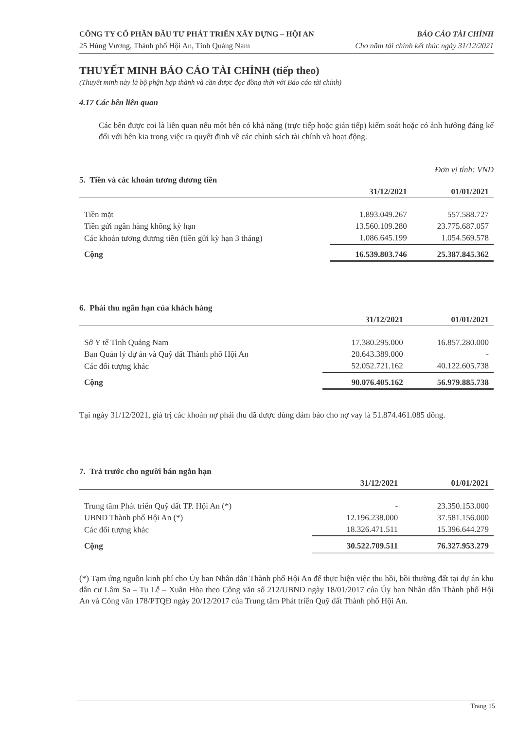CÔNG TY CỔ PHẦN ĐẦU TƯ PHÁT TRIỂN XÂY DỰNG – HỘI AN
25 Hùng Vương, Thành phố Hội An, Tỉnh Quảng Nam
BÁO CÁO TÀI CHÍNH
Cho năm tài chính kết thúc ngày 31/12/2021
THUYẾT MINH BÁO CÁO TÀI CHÍNH (tiếp theo)
(Thuyết minh này là bộ phận hợp thành và cần được đọc đồng thời với Báo cáo tài chính)
4.17 Các bên liên quan
Các bên được coi là liên quan nếu một bên có khả năng (trực tiếp hoặc gián tiếp) kiểm soát hoặc có ảnh hưởng đáng kể đối với bên kia trong việc ra quyết định về các chính sách tài chính và hoạt động.
Đơn vị tính: VND
5. Tiền và các khoản tương đương tiền
| | 31/12/2021 | 01/01/2021 |
| --- | --- | --- |
| Tiền mặt | 1.893.049.267 | 557.588.727 |
| Tiền gửi ngân hàng không kỳ hạn | 13.560.109.280 | 23.775.687.057 |
| Các khoản tương đương tiền (tiền gửi kỳ hạn 3 tháng) | 1.086.645.199 | 1.054.569.578 |
| Cộng | 16.539.803.746 | 25.387.845.362 |
6. Phải thu ngắn hạn của khách hàng
| | 31/12/2021 | 01/01/2021 |
| --- | --- | --- |
| Sở Y tế Tỉnh Quảng Nam | 17.380.295.000 | 16.857.280.000 |
| Ban Quản lý dự án và Quỹ đất Thành phố Hội An | 20.643.389.000 | - |
| Các đối tượng khác | 52.052.721.162 | 40.122.605.738 |
| Cộng | 90.076.405.162 | 56.979.885.738 |
Tại ngày 31/12/2021, giá trị các khoản nợ phải thu đã được dùng đảm bảo cho nợ vay là 51.874.461.085 đồng.
7. Trả trước cho người bán ngắn hạn
| | 31/12/2021 | 01/01/2021 |
| --- | --- | --- |
| Trung tâm Phát triển Quỹ đất TP. Hội An (*) | - | 23.350.153.000 |
| UBND Thành phố Hội An (*) | 12.196.238.000 | 37.581.156.000 |
| Các đối tượng khác | 18.326.471.511 | 15.396.644.279 |
| Cộng | 30.522.709.511 | 76.327.953.279 |
(*) Tạm ứng nguồn kinh phí cho Ủy ban Nhân dân Thành phố Hội An để thực hiện việc thu hồi, bồi thường đất tại dự án khu dân cư Lâm Sa – Tu Lễ – Xuân Hòa theo Công văn số 212/UBND ngày 18/01/2017 của Ủy ban Nhân dân Thành phố Hội An và Công văn 178/PTQĐ ngày 20/12/2017 của Trung tâm Phát triển Quỹ đất Thành phố Hội An.
Trang 15